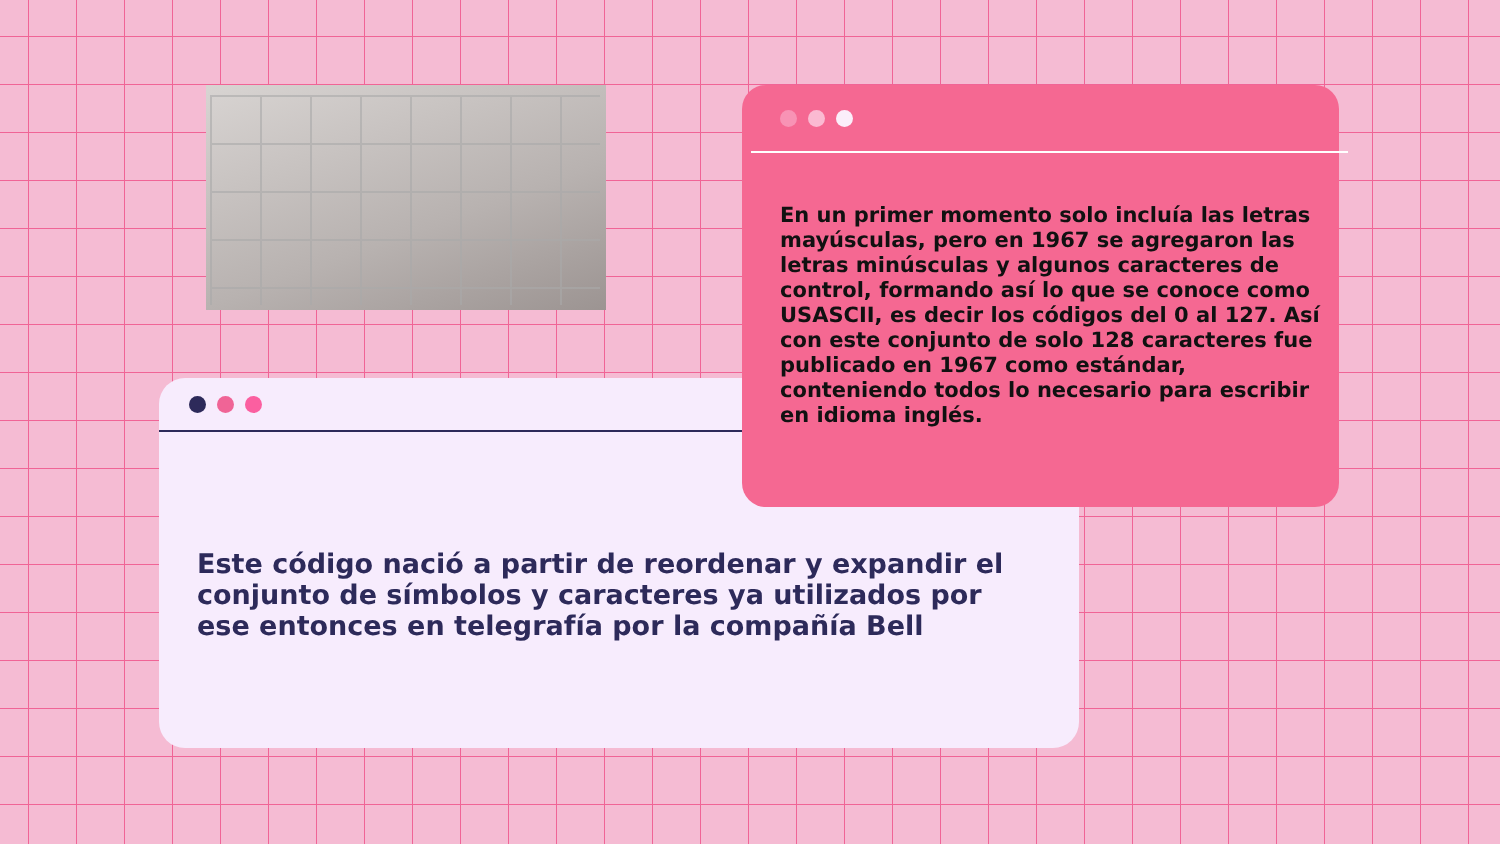Este código nació a partir de reordenar y expandir el conjunto de símbolos y caracteres ya utilizados por ese entonces en telegrafía por la compañía Bell
En un primer momento solo incluía las letras mayúsculas, pero en 1967 se agregaron las letras minúsculas y algunos caracteres de control, formando así lo que se conoce como USASCII, es decir los códigos del 0 al 127. Así con este conjunto de solo 128 caracteres fue publicado en 1967 como estándar, conteniendo todos lo necesario para escribir en idioma inglés.